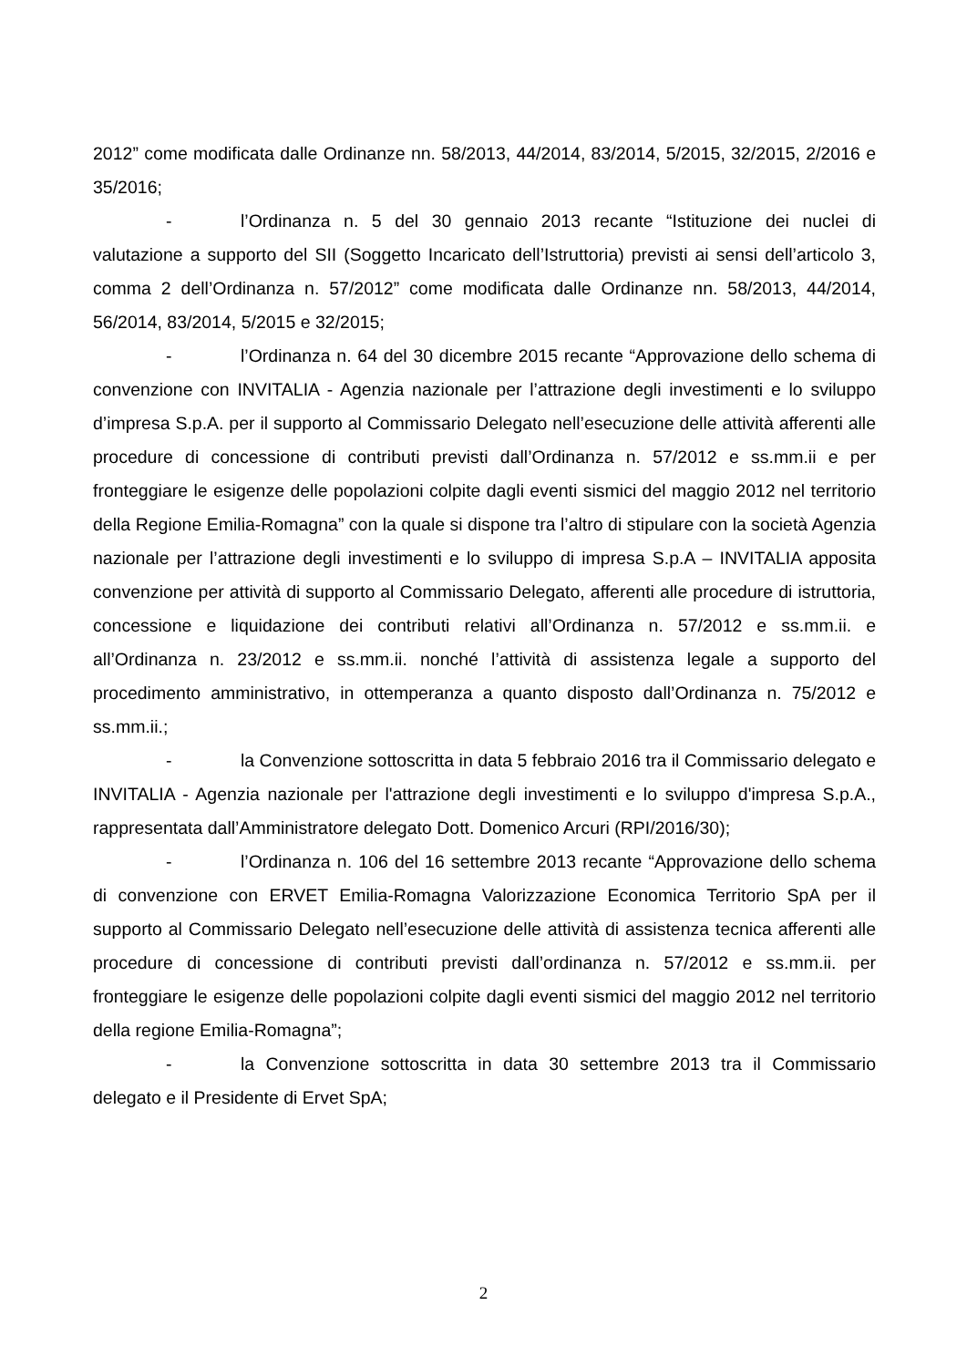2012” come modificata dalle Ordinanze nn. 58/2013, 44/2014, 83/2014, 5/2015, 32/2015, 2/2016 e 35/2016;
- l’Ordinanza n. 5 del 30 gennaio 2013 recante “Istituzione dei nuclei di valutazione a supporto del SII (Soggetto Incaricato dell’Istruttoria) previsti ai sensi dell’articolo 3, comma 2 dell’Ordinanza n. 57/2012” come modificata dalle Ordinanze nn. 58/2013, 44/2014, 56/2014, 83/2014, 5/2015 e 32/2015;
- l’Ordinanza n. 64 del 30 dicembre 2015 recante “Approvazione dello schema di convenzione con INVITALIA - Agenzia nazionale per l’attrazione degli investimenti e lo sviluppo d’impresa S.p.A. per il supporto al Commissario Delegato nell’esecuzione delle attività afferenti alle procedure di concessione di contributi previsti dall’Ordinanza n. 57/2012 e ss.mm.ii e per fronteggiare le esigenze delle popolazioni colpite dagli eventi sismici del maggio 2012 nel territorio della Regione Emilia-Romagna” con la quale si dispone tra l’altro di stipulare con la società Agenzia nazionale per l’attrazione degli investimenti e lo sviluppo di impresa S.p.A – INVITALIA apposita convenzione per attività di supporto al Commissario Delegato, afferenti alle procedure di istruttoria, concessione e liquidazione dei contributi relativi all’Ordinanza n. 57/2012 e ss.mm.ii. e all’Ordinanza n. 23/2012 e ss.mm.ii. nonché l’attività di assistenza legale a supporto del procedimento amministrativo, in ottemperanza a quanto disposto dall’Ordinanza n. 75/2012 e ss.mm.ii.;
- la Convenzione sottoscritta in data 5 febbraio 2016 tra il Commissario delegato e INVITALIA - Agenzia nazionale per l'attrazione degli investimenti e lo sviluppo d'impresa S.p.A., rappresentata dall’Amministratore delegato Dott. Domenico Arcuri (RPI/2016/30);
- l’Ordinanza n. 106 del 16 settembre 2013 recante “Approvazione dello schema di convenzione con ERVET Emilia-Romagna Valorizzazione Economica Territorio SpA per il supporto al Commissario Delegato nell’esecuzione delle attività di assistenza tecnica afferenti alle procedure di concessione di contributi previsti dall’ordinanza n. 57/2012 e ss.mm.ii. per fronteggiare le esigenze delle popolazioni colpite dagli eventi sismici del maggio 2012 nel territorio della regione Emilia-Romagna”;
- la Convenzione sottoscritta in data 30 settembre 2013 tra il Commissario delegato e il Presidente di Ervet SpA;
2